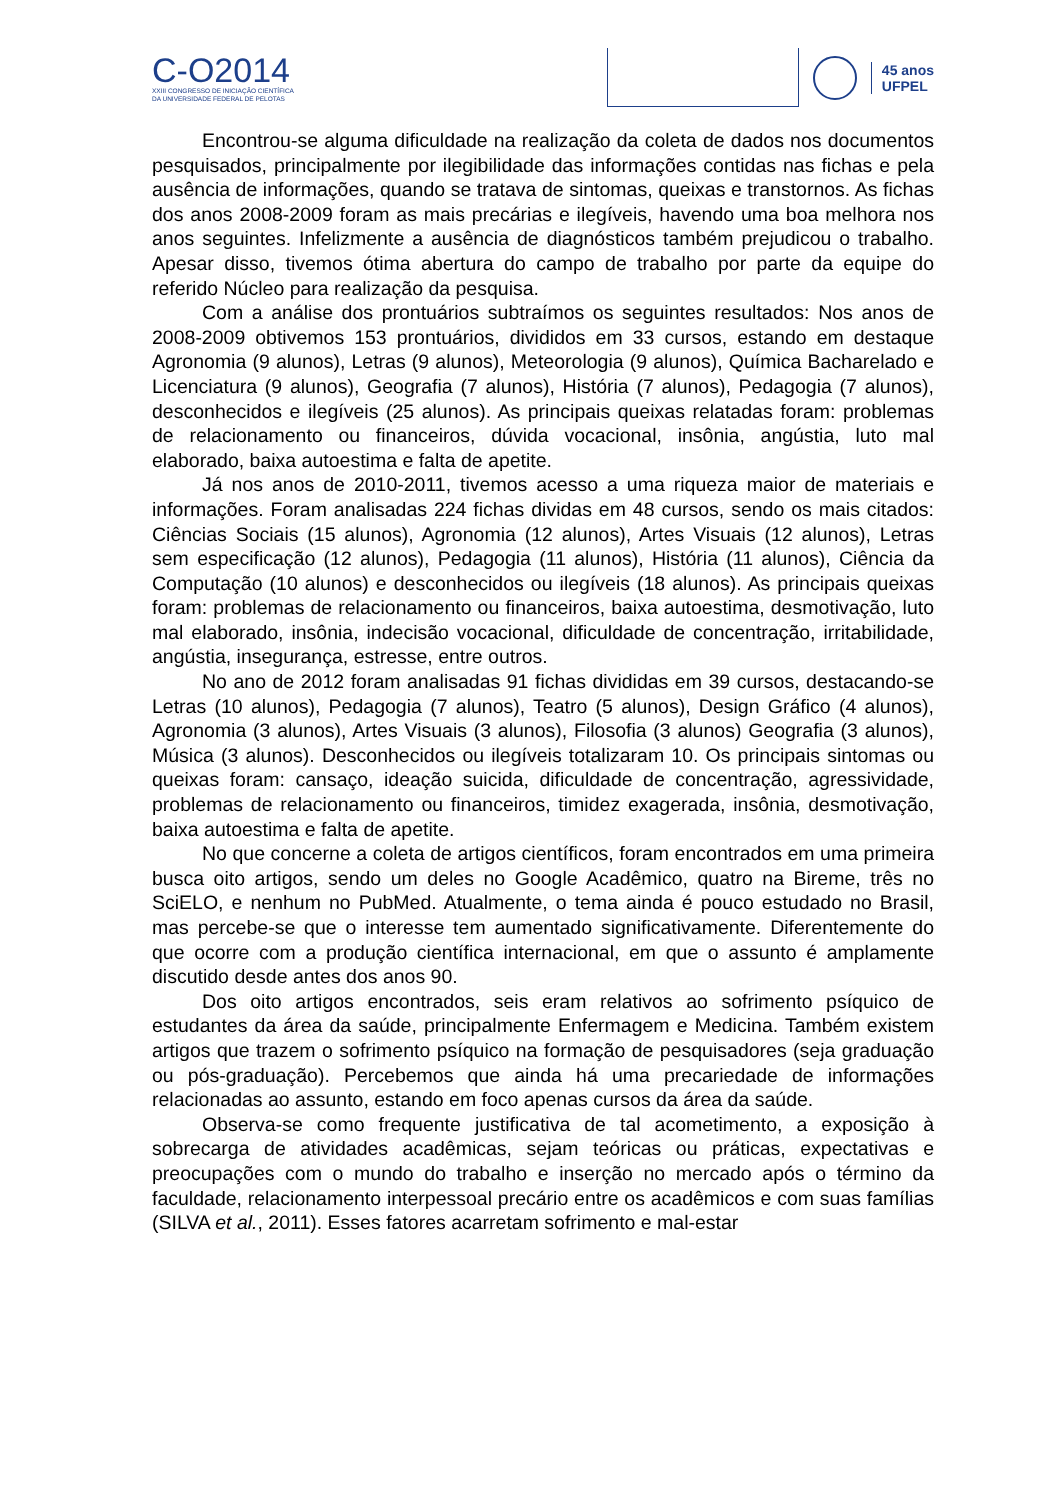C-O2014
XXIII CONGRESSO DE INICIAÇÃO CIENTÍFICA
DA UNIVERSIDADE FEDERAL DE PELOTAS
45 anos
UFPEL
Encontrou-se alguma dificuldade na realização da coleta de dados nos documentos pesquisados, principalmente por ilegibilidade das informações contidas nas fichas e pela ausência de informações, quando se tratava de sintomas, queixas e transtornos. As fichas dos anos 2008-2009 foram as mais precárias e ilegíveis, havendo uma boa melhora nos anos seguintes. Infelizmente a ausência de diagnósticos também prejudicou o trabalho. Apesar disso, tivemos ótima abertura do campo de trabalho por parte da equipe do referido Núcleo para realização da pesquisa.
Com a análise dos prontuários subtraímos os seguintes resultados: Nos anos de 2008-2009 obtivemos 153 prontuários, divididos em 33 cursos, estando em destaque Agronomia (9 alunos), Letras (9 alunos), Meteorologia (9 alunos), Química Bacharelado e Licenciatura (9 alunos), Geografia (7 alunos), História (7 alunos), Pedagogia (7 alunos), desconhecidos e ilegíveis (25 alunos). As principais queixas relatadas foram: problemas de relacionamento ou financeiros, dúvida vocacional, insônia, angústia, luto mal elaborado, baixa autoestima e falta de apetite.
Já nos anos de 2010-2011, tivemos acesso a uma riqueza maior de materiais e informações. Foram analisadas 224 fichas dividas em 48 cursos, sendo os mais citados: Ciências Sociais (15 alunos), Agronomia (12 alunos), Artes Visuais (12 alunos), Letras sem especificação (12 alunos), Pedagogia (11 alunos), História (11 alunos), Ciência da Computação (10 alunos) e desconhecidos ou ilegíveis (18 alunos). As principais queixas foram: problemas de relacionamento ou financeiros, baixa autoestima, desmotivação, luto mal elaborado, insônia, indecisão vocacional, dificuldade de concentração, irritabilidade, angústia, insegurança, estresse, entre outros.
No ano de 2012 foram analisadas 91 fichas divididas em 39 cursos, destacando-se Letras (10 alunos), Pedagogia (7 alunos), Teatro (5 alunos), Design Gráfico (4 alunos), Agronomia (3 alunos), Artes Visuais (3 alunos), Filosofia (3 alunos) Geografia (3 alunos), Música (3 alunos). Desconhecidos ou ilegíveis totalizaram 10. Os principais sintomas ou queixas foram: cansaço, ideação suicida, dificuldade de concentração, agressividade, problemas de relacionamento ou financeiros, timidez exagerada, insônia, desmotivação, baixa autoestima e falta de apetite.
No que concerne a coleta de artigos científicos, foram encontrados em uma primeira busca oito artigos, sendo um deles no Google Acadêmico, quatro na Bireme, três no SciELO, e nenhum no PubMed. Atualmente, o tema ainda é pouco estudado no Brasil, mas percebe-se que o interesse tem aumentado significativamente. Diferentemente do que ocorre com a produção científica internacional, em que o assunto é amplamente discutido desde antes dos anos 90.
Dos oito artigos encontrados, seis eram relativos ao sofrimento psíquico de estudantes da área da saúde, principalmente Enfermagem e Medicina. Também existem artigos que trazem o sofrimento psíquico na formação de pesquisadores (seja graduação ou pós-graduação). Percebemos que ainda há uma precariedade de informações relacionadas ao assunto, estando em foco apenas cursos da área da saúde.
Observa-se como frequente justificativa de tal acometimento, a exposição à sobrecarga de atividades acadêmicas, sejam teóricas ou práticas, expectativas e preocupações com o mundo do trabalho e inserção no mercado após o término da faculdade, relacionamento interpessoal precário entre os acadêmicos e com suas famílias (SILVA et al., 2011). Esses fatores acarretam sofrimento e mal-estar